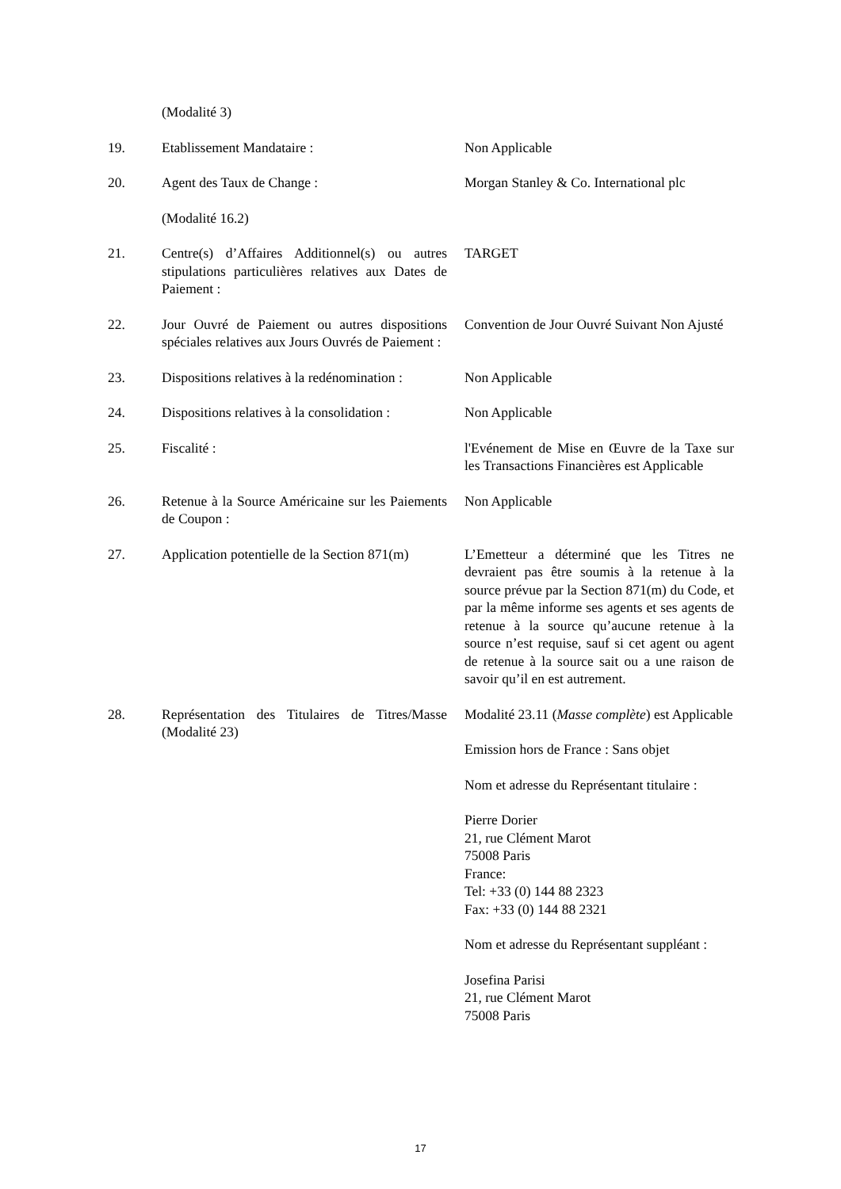(Modalité 3)
19. Etablissement Mandataire : Non Applicable
20. Agent des Taux de Change : Morgan Stanley & Co. International plc
(Modalité 16.2)
21. Centre(s) d’Affaires Additionnel(s) ou autres stipulations particulières relatives aux Dates de Paiement :
TARGET
22. Jour Ouvré de Paiement ou autres dispositions spéciales relatives aux Jours Ouvrés de Paiement :
Convention de Jour Ouvré Suivant Non Ajusté
23. Dispositions relatives à la redénomination :
Non Applicable
24. Dispositions relatives à la consolidation :
Non Applicable
25. Fiscalité : l'Evénement de Mise en Œuvre de la Taxe sur les Transactions Financières est Applicable
26. Retenue à la Source Américaine sur les Paiements de Coupon :
Non Applicable
27. Application potentielle de la Section 871(m)
L’Emetteur a déterminé que les Titres ne devraient pas être soumis à la retenue à la source prévue par la Section 871(m) du Code, et par la même informe ses agents et ses agents de retenue à la source qu’aucune retenue à la source n’est requise, sauf si cet agent ou agent de retenue à la source sait ou a une raison de savoir qu’il en est autrement.
28. Représentation des Titulaires de Titres/Masse (Modalité 23)
Modalité 23.11 (Masse complète) est Applicable
Emission hors de France : Sans objet
Nom et adresse du Représentant titulaire :
Pierre Dorier
21, rue Clément Marot
75008 Paris
France:
Tel: +33 (0) 144 88 2323
Fax: +33 (0) 144 88 2321
Nom et adresse du Représentant suppléant :
Josefina Parisi
21, rue Clément Marot
75008 Paris
17